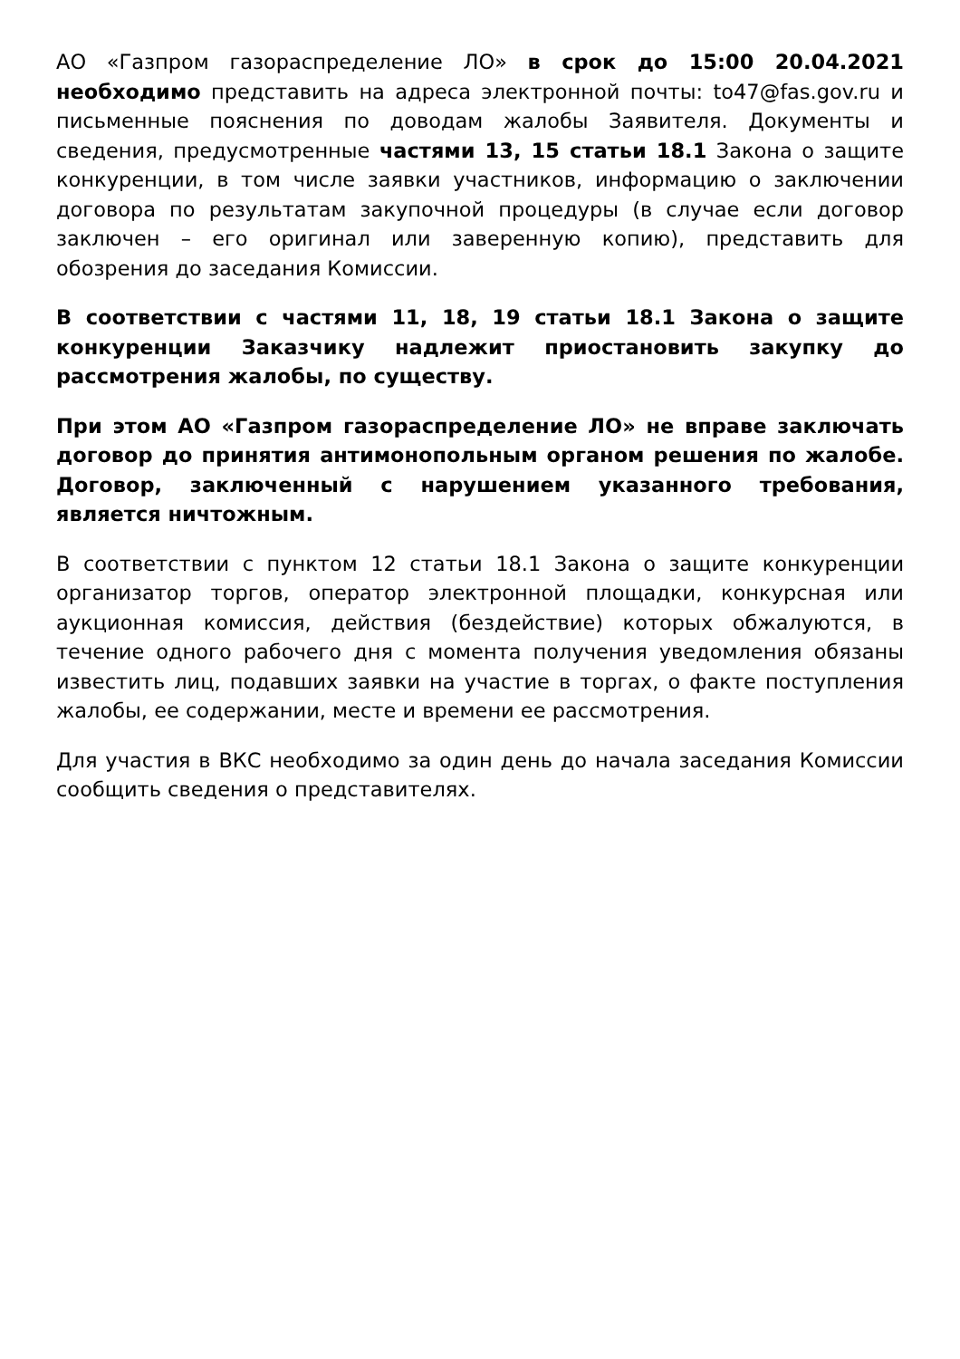АО «Газпром газораспределение ЛО» в срок до 15:00 20.04.2021 необходимо представить на адреса электронной почты: to47@fas.gov.ru и письменные пояснения по доводам жалобы Заявителя. Документы и сведения, предусмотренные частями 13, 15 статьи 18.1 Закона о защите конкуренции, в том числе заявки участников, информацию о заключении договора по результатам закупочной процедуры (в случае если договор заключен – его оригинал или заверенную копию), представить для обозрения до заседания Комиссии.
В соответствии с частями 11, 18, 19 статьи 18.1 Закона о защите конкуренции Заказчику надлежит приостановить закупку до рассмотрения жалобы, по существу.
При этом АО «Газпром газораспределение ЛО» не вправе заключать договор до принятия антимонопольным органом решения по жалобе. Договор, заключенный с нарушением указанного требования, является ничтожным.
В соответствии с пунктом 12 статьи 18.1 Закона о защите конкуренции организатор торгов, оператор электронной площадки, конкурсная или аукционная комиссия, действия (бездействие) которых обжалуются, в течение одного рабочего дня с момента получения уведомления обязаны известить лиц, подавших заявки на участие в торгах, о факте поступления жалобы, ее содержании, месте и времени ее рассмотрения.
Для участия в ВКС необходимо за один день до начала заседания Комиссии сообщить сведения о представителях.